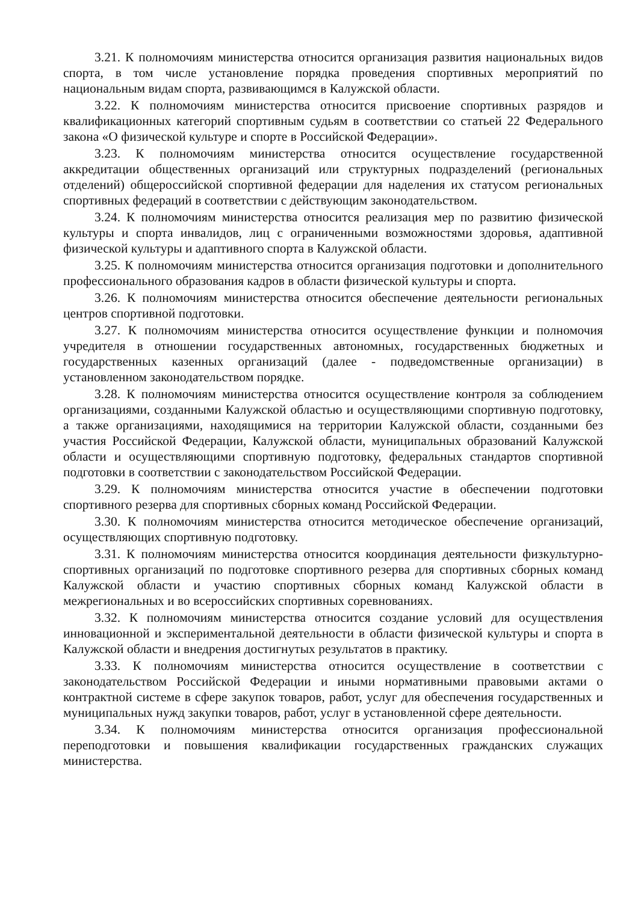3.21. К полномочиям министерства относится организация развития национальных видов спорта, в том числе установление порядка проведения спортивных мероприятий по национальным видам спорта, развивающимся в Калужской области.
3.22. К полномочиям министерства относится присвоение спортивных разрядов и квалификационных категорий спортивным судьям в соответствии со статьей 22 Федерального закона «О физической культуре и спорте в Российской Федерации».
3.23. К полномочиям министерства относится осуществление государственной аккредитации общественных организаций или структурных подразделений (региональных отделений) общероссийской спортивной федерации для наделения их статусом региональных спортивных федераций в соответствии с действующим законодательством.
3.24. К полномочиям министерства относится реализация мер по развитию физической культуры и спорта инвалидов, лиц с ограниченными возможностями здоровья, адаптивной физической культуры и адаптивного спорта в Калужской области.
3.25. К полномочиям министерства относится организация подготовки и дополнительного профессионального образования кадров в области физической культуры и спорта.
3.26. К полномочиям министерства относится обеспечение деятельности региональных центров спортивной подготовки.
3.27. К полномочиям министерства относится осуществление функции и полномочия учредителя в отношении государственных автономных, государственных бюджетных и государственных казенных организаций (далее - подведомственные организации) в установленном законодательством порядке.
3.28. К полномочиям министерства относится осуществление контроля за соблюдением организациями, созданными Калужской областью и осуществляющими спортивную подготовку, а также организациями, находящимися на территории Калужской области, созданными без участия Российской Федерации, Калужской области, муниципальных образований Калужской области и осуществляющими спортивную подготовку, федеральных стандартов спортивной подготовки в соответствии с законодательством Российской Федерации.
3.29. К полномочиям министерства относится участие в обеспечении подготовки спортивного резерва для спортивных сборных команд Российской Федерации.
3.30. К полномочиям министерства относится методическое обеспечение организаций, осуществляющих спортивную подготовку.
3.31. К полномочиям министерства относится координация деятельности физкультурно-спортивных организаций по подготовке спортивного резерва для спортивных сборных команд Калужской области и участию спортивных сборных команд Калужской области в межрегиональных и во всероссийских спортивных соревнованиях.
3.32. К полномочиям министерства относится создание условий для осуществления инновационной и экспериментальной деятельности в области физической культуры и спорта в Калужской области и внедрения достигнутых результатов в практику.
3.33. К полномочиям министерства относится осуществление в соответствии с законодательством Российской Федерации и иными нормативными правовыми актами о контрактной системе в сфере закупок товаров, работ, услуг для обеспечения государственных и муниципальных нужд закупки товаров, работ, услуг в установленной сфере деятельности.
3.34. К полномочиям министерства относится организация профессиональной переподготовки и повышения квалификации государственных гражданских служащих министерства.